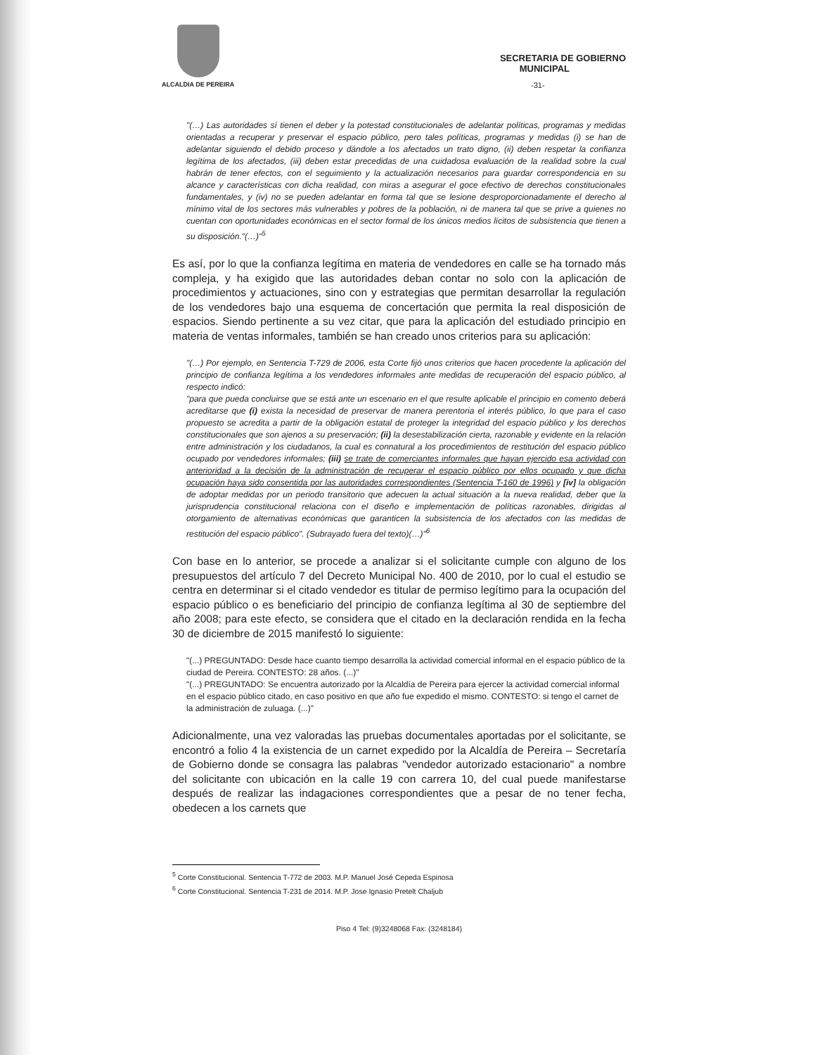ALCALDIA DE PEREIRA
SECRETARIA DE GOBIERNO
MUNICIPAL
-31-
"(…) Las autoridades sí tienen el deber y la potestad constitucionales de adelantar políticas, programas y medidas orientadas a recuperar y preservar el espacio público, pero tales políticas, programas y medidas (i) se han de adelantar siguiendo el debido proceso y dándole a los afectados un trato digno, (ii) deben respetar la confianza legítima de los afectados, (iii) deben estar precedidas de una cuidadosa evaluación de la realidad sobre la cual habrán de tener efectos, con el seguimiento y la actualización necesarios para guardar correspondencia en su alcance y características con dicha realidad, con miras a asegurar el goce efectivo de derechos constitucionales fundamentales, y (iv) no se pueden adelantar en forma tal que se lesione desproporcionadamente el derecho al mínimo vital de los sectores más vulnerables y pobres de la población, ni de manera tal que se prive a quienes no cuentan con oportunidades económicas en el sector formal de los únicos medios lícitos de subsistencia que tienen a su disposición."(…)"<sup>5</sup>
Es así, por lo que la confianza legítima en materia de vendedores en calle se ha tornado más compleja, y ha exigido que las autoridades deban contar no solo con la aplicación de procedimientos y actuaciones, sino con y estrategias que permitan desarrollar la regulación de los vendedores bajo una esquema de concertación que permita la real disposición de espacios. Siendo pertinente a su vez citar, que para la aplicación del estudiado principio en materia de ventas informales, también se han creado unos criterios para su aplicación:
"(…) Por ejemplo, en Sentencia T-729 de 2006, esta Corte fijó unos criterios que hacen procedente la aplicación del principio de confianza legítima a los vendedores informales ante medidas de recuperación del espacio público, al respecto indicó:
"para que pueda concluirse que se está ante un escenario en el que resulte aplicable el principio en comento deberá acreditarse que (i) exista la necesidad de preservar de manera perentoria el interés público, lo que para el caso propuesto se acredita a partir de la obligación estatal de proteger la integridad del espacio público y los derechos constitucionales que son ajenos a su preservación; (ii) la desestabilización cierta, razonable y evidente en la relación entre administración y los ciudadanos, la cual es connatural a los procedimientos de restitución del espacio público ocupado por vendedores informales; (iii) se trate de comerciantes informales que hayan ejercido esa actividad con anterioridad a la decisión de la administración de recuperar el espacio público por ellos ocupado y que dicha ocupación haya sido consentida por las autoridades correspondientes (Sentencia T-160 de 1996) y [iv] la obligación de adoptar medidas por un periodo transitorio que adecuen la actual situación a la nueva realidad, deber que la jurisprudencia constitucional relaciona con el diseño e implementación de políticas razonables, dirigidas al otorgamiento de alternativas económicas que garanticen la subsistencia de los afectados con las medidas de restitución del espacio público". (Subrayado fuera del texto)(…)"<sup>6</sup>
Con base en lo anterior, se procede a analizar si el solicitante cumple con alguno de los presupuestos del artículo 7 del Decreto Municipal No. 400 de 2010, por lo cual el estudio se centra en determinar si el citado vendedor es titular de permiso legítimo para la ocupación del espacio público o es beneficiario del principio de confianza legítima al 30 de septiembre del año 2008; para este efecto, se considera que el citado en la declaración rendida en la fecha 30 de diciembre de 2015 manifestó lo siguiente:
"(...) PREGUNTADO: Desde hace cuanto tiempo desarrolla la actividad comercial informal en el espacio público de la ciudad de Pereira. CONTESTO: 28 años. (...)"
"(...) PREGUNTADO: Se encuentra autorizado por la Alcaldía de Pereira para ejercer la actividad comercial informal en el espacio público citado, en caso positivo en que año fue expedido el mismo. CONTESTO: si tengo el carnet de la administración de zuluaga. (...)"
Adicionalmente, una vez valoradas las pruebas documentales aportadas por el solicitante, se encontró a folio 4 la existencia de un carnet expedido por la Alcaldía de Pereira – Secretaría de Gobierno donde se consagra las palabras "vendedor autorizado estacionario" a nombre del solicitante con ubicación en la calle 19 con carrera 10, del cual puede manifestarse después de realizar las indagaciones correspondientes que a pesar de no tener fecha, obedecen a los carnets que
<sup>5</sup> Corte Constitucional. Sentencia T-772 de 2003. M.P. Manuel José Cepeda Espinosa
<sup>6</sup> Corte Constitucional. Sentencia T-231 de 2014. M.P. Jose Ignasio Pretelt Chaljub
Piso 4 Tel: (9)3248068 Fax: (3248184)